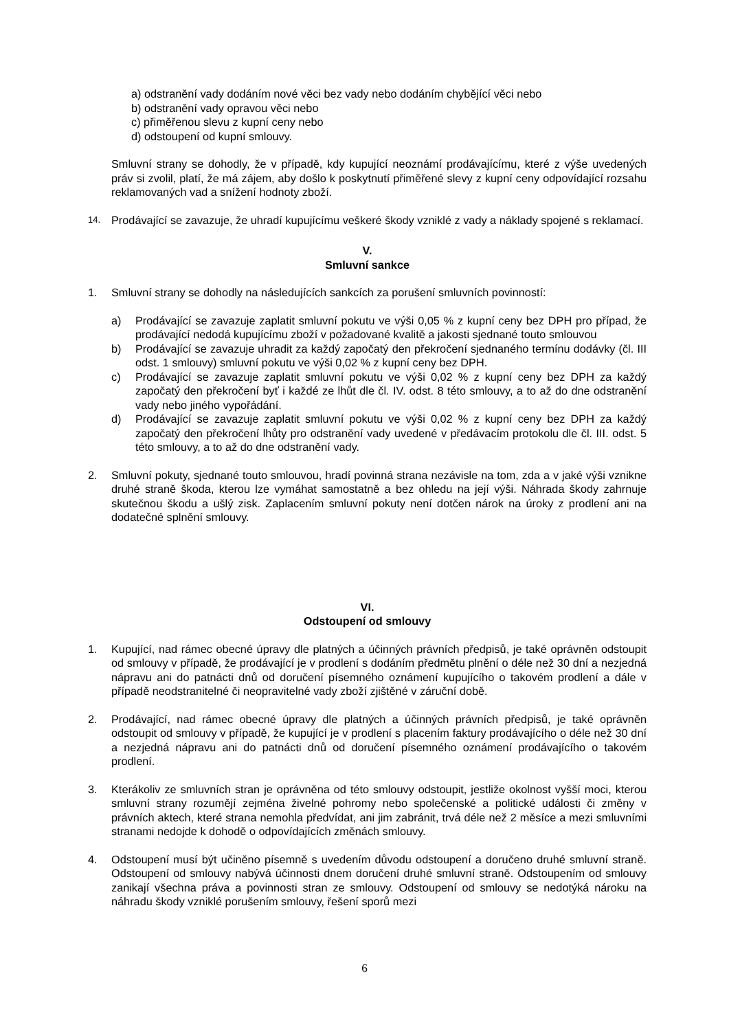a) odstranění vady dodáním nové věci bez vady nebo dodáním chybějící věci nebo
b) odstranění vady opravou věci nebo
c) přiměřenou slevu z kupní ceny nebo
d) odstoupení od kupní smlouvy.
Smluvní strany se dohodly, že v případě, kdy kupující neoznámí prodávajícímu, které z výše uvedených práv si zvolil, platí, že má zájem, aby došlo k poskytnutí přiměřené slevy z kupní ceny odpovídající rozsahu reklamovaných vad a snížení hodnoty zboží.
14.
Prodávající se zavazuje, že uhradí kupujícímu veškeré škody vzniklé z vady a náklady spojené s reklamací.
V.
Smluvní sankce
1. Smluvní strany se dohodly na následujících sankcích za porušení smluvních povinností:
a) Prodávající se zavazuje zaplatit smluvní pokutu ve výši 0,05 % z kupní ceny bez DPH pro případ, že prodávající nedodá kupujícímu zboží v požadované kvalitě a jakosti sjednané touto smlouvou
b) Prodávající se zavazuje uhradit za každý započatý den překročení sjednaného termínu dodávky (čl. III odst. 1 smlouvy) smluvní pokutu ve výši 0,02 % z kupní ceny bez DPH.
c) Prodávající se zavazuje zaplatit smluvní pokutu ve výši 0,02 % z kupní ceny bez DPH za každý započatý den překročení byť i každé ze lhůt dle čl. IV. odst. 8 této smlouvy, a to až do dne odstranění vady nebo jiného vypořádání.
d) Prodávající se zavazuje zaplatit smluvní pokutu ve výši 0,02 % z kupní ceny bez DPH za každý započatý den překročení lhůty pro odstranění vady uvedené v předávacím protokolu dle čl. III. odst. 5 této smlouvy, a to až do dne odstranění vady.
2. Smluvní pokuty, sjednané touto smlouvou, hradí povinná strana nezávisle na tom, zda a v jaké výši vznikne druhé straně škoda, kterou lze vymáhat samostatně a bez ohledu na její výši. Náhrada škody zahrnuje skutečnou škodu a ušlý zisk. Zaplacením smluvní pokuty není dotčen nárok na úroky z prodlení ani na dodatečné splnění smlouvy.
VI.
Odstoupení od smlouvy
1. Kupující, nad rámec obecné úpravy dle platných a účinných právních předpisů, je také oprávněn odstoupit od smlouvy v případě, že prodávající je v prodlení s dodáním předmětu plnění o déle než 30 dní a nezjedná nápravu ani do patnácti dnů od doručení písemného oznámení kupujícího o takovém prodlení a dále v případě neodstranitelné či neopravitelné vady zboží zjištěné v záruční době.
2. Prodávající, nad rámec obecné úpravy dle platných a účinných právních předpisů, je také oprávněn odstoupit od smlouvy v případě, že kupující je v prodlení s placením faktury prodávajícího o déle než 30 dní a nezjedná nápravu ani do patnácti dnů od doručení písemného oznámení prodávajícího o takovém prodlení.
3. Kterákoliv ze smluvních stran je oprávněna od této smlouvy odstoupit, jestliže okolnost vyšší moci, kterou smluvní strany rozumějí zejména živelné pohromy nebo společenské a politické události či změny v právních aktech, které strana nemohla předvídat, ani jim zabránit, trvá déle než 2 měsíce a mezi smluvními stranami nedojde k dohodě o odpovídajících změnách smlouvy.
4. Odstoupení musí být učiněno písemně s uvedením důvodu odstoupení a doručeno druhé smluvní straně. Odstoupení od smlouvy nabývá účinnosti dnem doručení druhé smluvní straně. Odstoupením od smlouvy zanikají všechna práva a povinnosti stran ze smlouvy. Odstoupení od smlouvy se nedotýká nároku na náhradu škody vzniklé porušením smlouvy, řešení sporů mezi
6